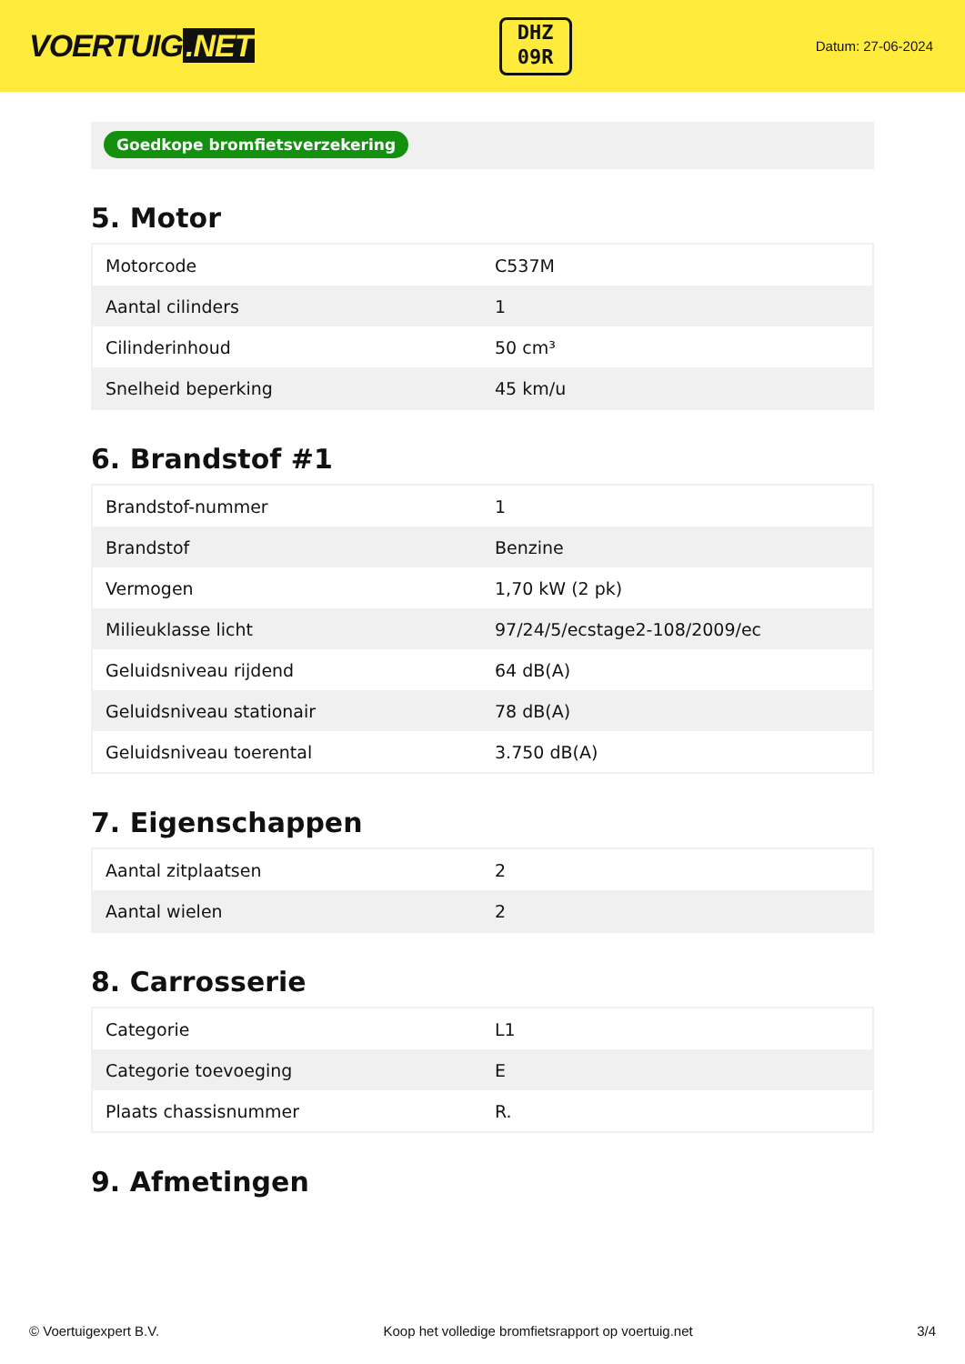VOERTUIG.NET
DHZ
09R
Datum: 27-06-2024
Goedkope bromfietsverzekering
5. Motor
| Motorcode | C537M |
| Aantal cilinders | 1 |
| Cilinderinhoud | 50 cm³ |
| Snelheid beperking | 45 km/u |
6. Brandstof #1
| Brandstof-nummer | 1 |
| Brandstof | Benzine |
| Vermogen | 1,70 kW (2 pk) |
| Milieuklasse licht | 97/24/5/ecstage2-108/2009/ec |
| Geluidsniveau rijdend | 64 dB(A) |
| Geluidsniveau stationair | 78 dB(A) |
| Geluidsniveau toerental | 3.750 dB(A) |
7. Eigenschappen
| Aantal zitplaatsen | 2 |
| Aantal wielen | 2 |
8. Carrosserie
| Categorie | L1 |
| Categorie toevoeging | E |
| Plaats chassisnummer | R. |
9. Afmetingen
© Voertuigexpert B.V. Koop het volledige bromfietsrapport op voertuig.net 3/4